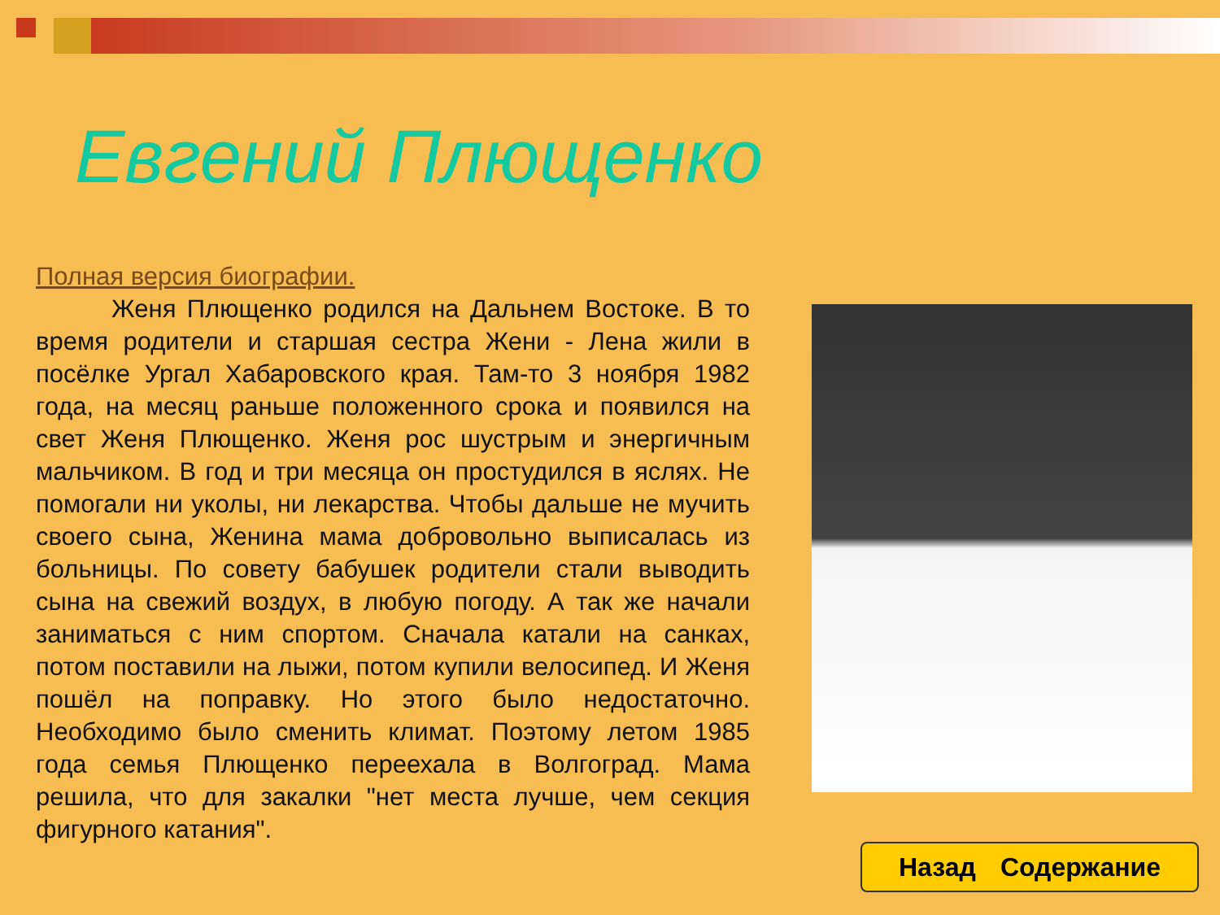Евгений Плющенко
Полная версия биографии.
Женя Плющенко родился на Дальнем Востоке. В то время родители и старшая сестра Жени - Лена жили в посёлке Ургал Хабаровского края. Там-то 3 ноября 1982 года, на месяц раньше положенного срока и появился на свет Женя Плющенко. Женя рос шустрым и энергичным мальчиком. В год и три месяца он простудился в яслях. Не помогали ни уколы, ни лекарства. Чтобы дальше не мучить своего сына, Женина мама добровольно выписалась из больницы. По совету бабушек родители стали выводить сына на свежий воздух, в любую погоду. А так же начали заниматься с ним спортом. Сначала катали на санках, потом поставили на лыжи, потом купили велосипед. И Женя пошёл на поправку. Но этого было недостаточно. Необходимо было сменить климат. Поэтому летом 1985 года семья Плющенко переехала в Волгоград. Мама решила, что для закалки "нет места лучше, чем секция фигурного катания".
Назад Содержание